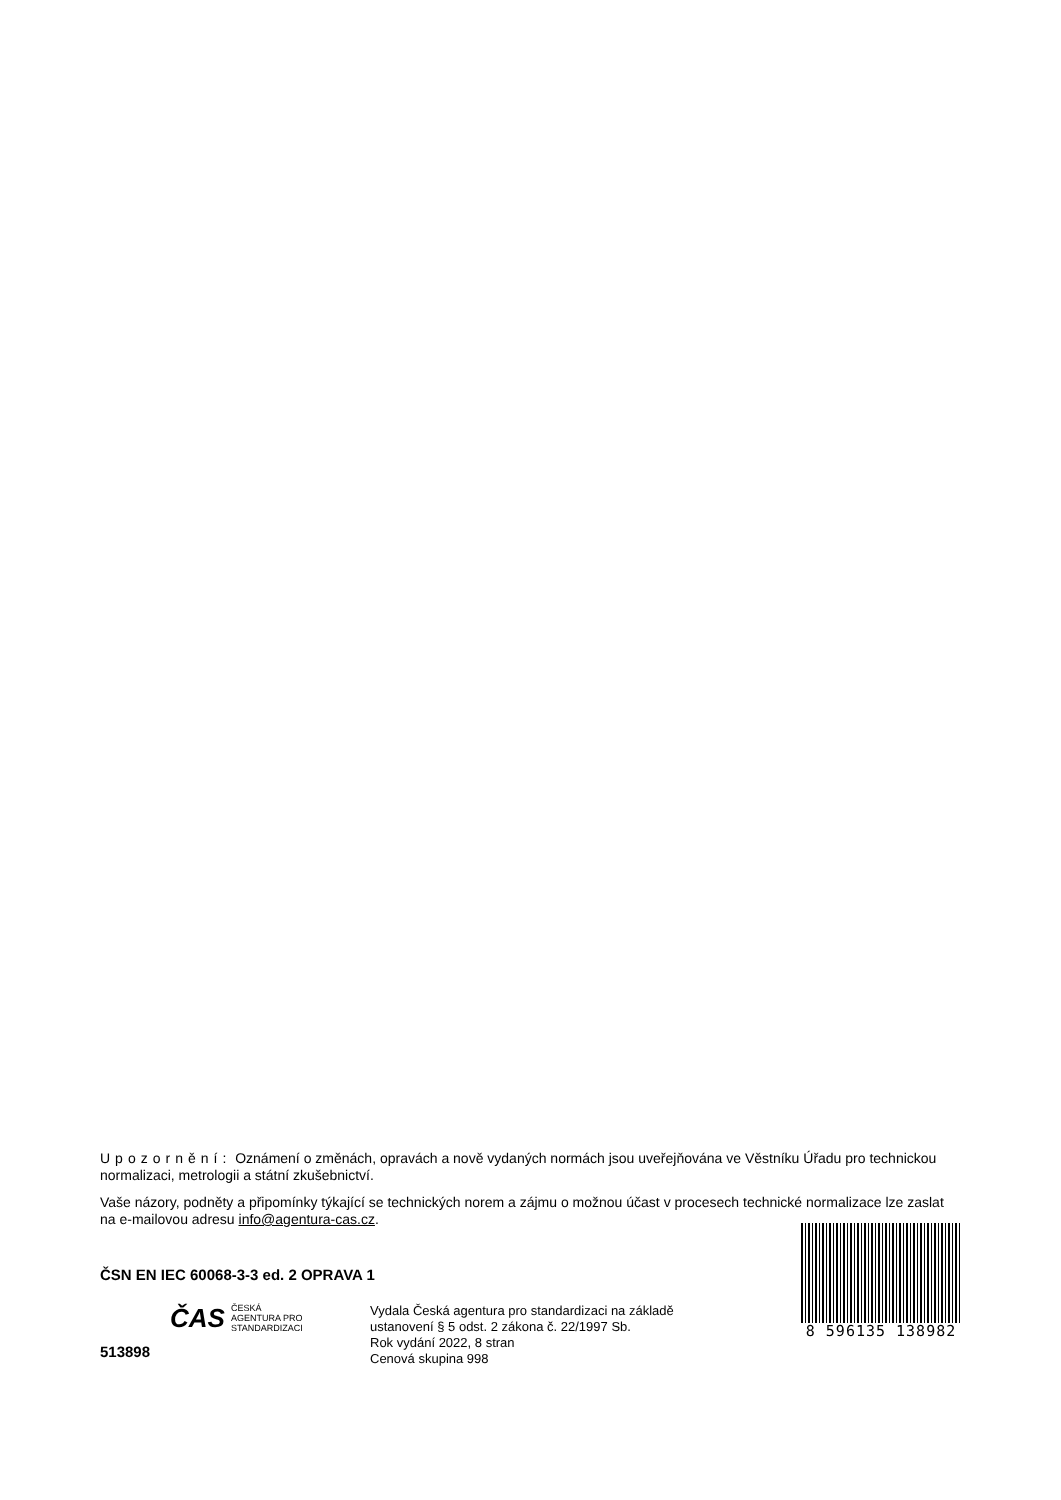Upozornění: Oznámení o změnách, opravách a nově vydaných normách jsou uveřejňována ve Věstníku Úřadu pro technickou normalizaci, metrologii a státní zkušebnictví.
Vaše názory, podněty a připomínky týkající se technických norem a zájmu o možnou účast v procesech technické normalizace lze zaslat na e-mailovou adresu info@agentura-cas.cz.
ČSN EN IEC 60068-3-3 ed. 2 OPRAVA 1
513898
ČAS ČESKÁ
AGENTURA PRO
STANDARDIZACI
Vydala Česká agentura pro standardizaci na základě ustanovení § 5 odst. 2 zákona č. 22/1997 Sb.
Rok vydání 2022, 8 stran
Cenová skupina 998
8 596135 138982